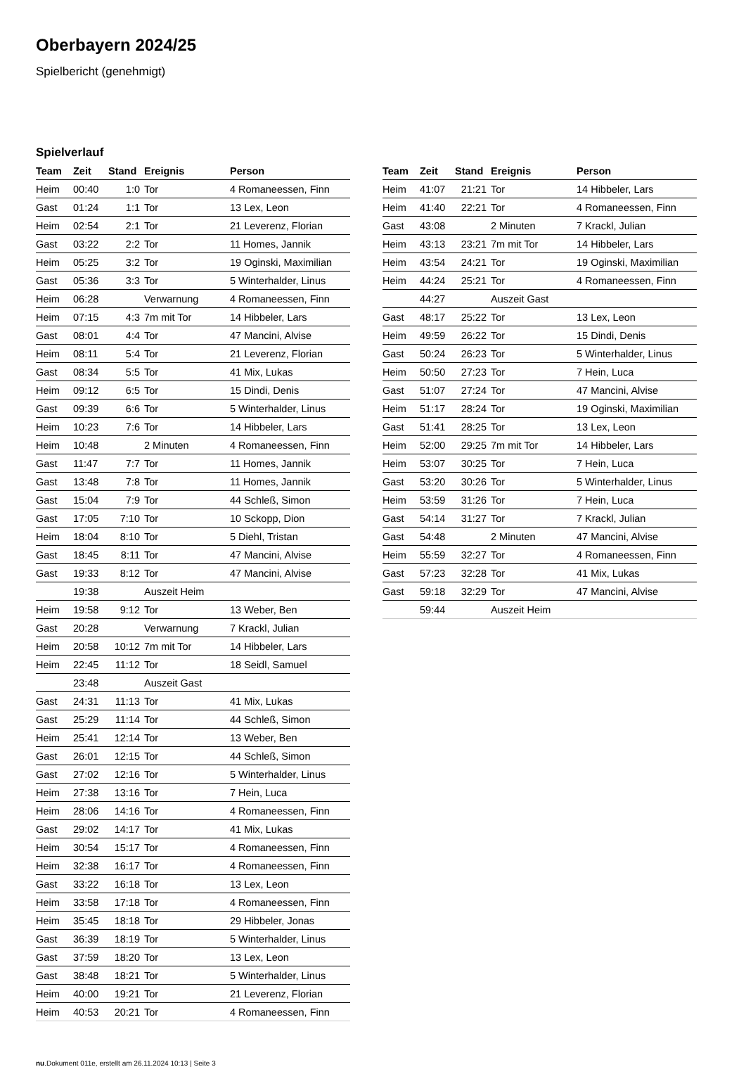Oberbayern 2024/25
Spielbericht (genehmigt)
Spielverlauf
| Team | Zeit | Stand | Ereignis | Person |
| --- | --- | --- | --- | --- |
| Heim | 00:40 | 1:0 | Tor | 4 Romaneessen, Finn |
| Gast | 01:24 | 1:1 | Tor | 13 Lex, Leon |
| Heim | 02:54 | 2:1 | Tor | 21 Leverenz, Florian |
| Gast | 03:22 | 2:2 | Tor | 11 Homes, Jannik |
| Heim | 05:25 | 3:2 | Tor | 19 Oginski, Maximilian |
| Gast | 05:36 | 3:3 | Tor | 5 Winterhalder, Linus |
| Heim | 06:28 | | Verwarnung | 4 Romaneessen, Finn |
| Heim | 07:15 | 4:3 | 7m mit Tor | 14 Hibbeler, Lars |
| Gast | 08:01 | 4:4 | Tor | 47 Mancini, Alvise |
| Heim | 08:11 | 5:4 | Tor | 21 Leverenz, Florian |
| Gast | 08:34 | 5:5 | Tor | 41 Mix, Lukas |
| Heim | 09:12 | 6:5 | Tor | 15 Dindi, Denis |
| Gast | 09:39 | 6:6 | Tor | 5 Winterhalder, Linus |
| Heim | 10:23 | 7:6 | Tor | 14 Hibbeler, Lars |
| Heim | 10:48 | | 2 Minuten | 4 Romaneessen, Finn |
| Gast | 11:47 | 7:7 | Tor | 11 Homes, Jannik |
| Gast | 13:48 | 7:8 | Tor | 11 Homes, Jannik |
| Gast | 15:04 | 7:9 | Tor | 44 Schleß, Simon |
| Gast | 17:05 | 7:10 | Tor | 10 Sckopp, Dion |
| Heim | 18:04 | 8:10 | Tor | 5 Diehl, Tristan |
| Gast | 18:45 | 8:11 | Tor | 47 Mancini, Alvise |
| Gast | 19:33 | 8:12 | Tor | 47 Mancini, Alvise |
| | 19:38 | | Auszeit Heim | |
| Heim | 19:58 | 9:12 | Tor | 13 Weber, Ben |
| Gast | 20:28 | | Verwarnung | 7 Krackl, Julian |
| Heim | 20:58 | 10:12 | 7m mit Tor | 14 Hibbeler, Lars |
| Heim | 22:45 | 11:12 | Tor | 18 Seidl, Samuel |
| | 23:48 | | Auszeit Gast | |
| Gast | 24:31 | 11:13 | Tor | 41 Mix, Lukas |
| Gast | 25:29 | 11:14 | Tor | 44 Schleß, Simon |
| Heim | 25:41 | 12:14 | Tor | 13 Weber, Ben |
| Gast | 26:01 | 12:15 | Tor | 44 Schleß, Simon |
| Gast | 27:02 | 12:16 | Tor | 5 Winterhalder, Linus |
| Heim | 27:38 | 13:16 | Tor | 7 Hein, Luca |
| Heim | 28:06 | 14:16 | Tor | 4 Romaneessen, Finn |
| Gast | 29:02 | 14:17 | Tor | 41 Mix, Lukas |
| Heim | 30:54 | 15:17 | Tor | 4 Romaneessen, Finn |
| Heim | 32:38 | 16:17 | Tor | 4 Romaneessen, Finn |
| Gast | 33:22 | 16:18 | Tor | 13 Lex, Leon |
| Heim | 33:58 | 17:18 | Tor | 4 Romaneessen, Finn |
| Heim | 35:45 | 18:18 | Tor | 29 Hibbeler, Jonas |
| Gast | 36:39 | 18:19 | Tor | 5 Winterhalder, Linus |
| Gast | 37:59 | 18:20 | Tor | 13 Lex, Leon |
| Gast | 38:48 | 18:21 | Tor | 5 Winterhalder, Linus |
| Heim | 40:00 | 19:21 | Tor | 21 Leverenz, Florian |
| Heim | 40:53 | 20:21 | Tor | 4 Romaneessen, Finn |
| Team | Zeit | Stand | Ereignis | Person |
| --- | --- | --- | --- | --- |
| Heim | 41:07 | 21:21 | Tor | 14 Hibbeler, Lars |
| Heim | 41:40 | 22:21 | Tor | 4 Romaneessen, Finn |
| Gast | 43:08 | | 2 Minuten | 7 Krackl, Julian |
| Heim | 43:13 | 23:21 | 7m mit Tor | 14 Hibbeler, Lars |
| Heim | 43:54 | 24:21 | Tor | 19 Oginski, Maximilian |
| Heim | 44:24 | 25:21 | Tor | 4 Romaneessen, Finn |
| | 44:27 | | Auszeit Gast | |
| Gast | 48:17 | 25:22 | Tor | 13 Lex, Leon |
| Heim | 49:59 | 26:22 | Tor | 15 Dindi, Denis |
| Gast | 50:24 | 26:23 | Tor | 5 Winterhalder, Linus |
| Heim | 50:50 | 27:23 | Tor | 7 Hein, Luca |
| Gast | 51:07 | 27:24 | Tor | 47 Mancini, Alvise |
| Heim | 51:17 | 28:24 | Tor | 19 Oginski, Maximilian |
| Gast | 51:41 | 28:25 | Tor | 13 Lex, Leon |
| Heim | 52:00 | 29:25 | 7m mit Tor | 14 Hibbeler, Lars |
| Heim | 53:07 | 30:25 | Tor | 7 Hein, Luca |
| Gast | 53:20 | 30:26 | Tor | 5 Winterhalder, Linus |
| Heim | 53:59 | 31:26 | Tor | 7 Hein, Luca |
| Gast | 54:14 | 31:27 | Tor | 7 Krackl, Julian |
| Gast | 54:48 | | 2 Minuten | 47 Mancini, Alvise |
| Heim | 55:59 | 32:27 | Tor | 4 Romaneessen, Finn |
| Gast | 57:23 | 32:28 | Tor | 41 Mix, Lukas |
| Gast | 59:18 | 32:29 | Tor | 47 Mancini, Alvise |
| | 59:44 | | Auszeit Heim | |
nu.Dokument 011e, erstellt am 26.11.2024 10:13 | Seite 3